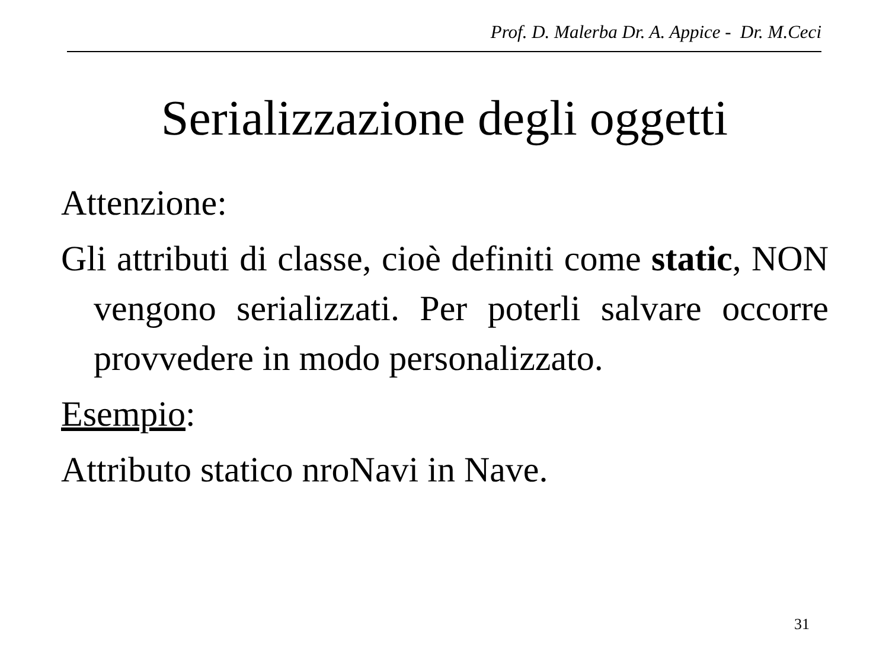Prof. D. Malerba Dr. A. Appice - Dr. M.Ceci
Serializzazione degli oggetti
Attenzione:
Gli attributi di classe, cioè definiti come static, NON vengono serializzati. Per poterli salvare occorre provvedere in modo personalizzato.
Esempio:
Attributo statico nroNavi in Nave.
31